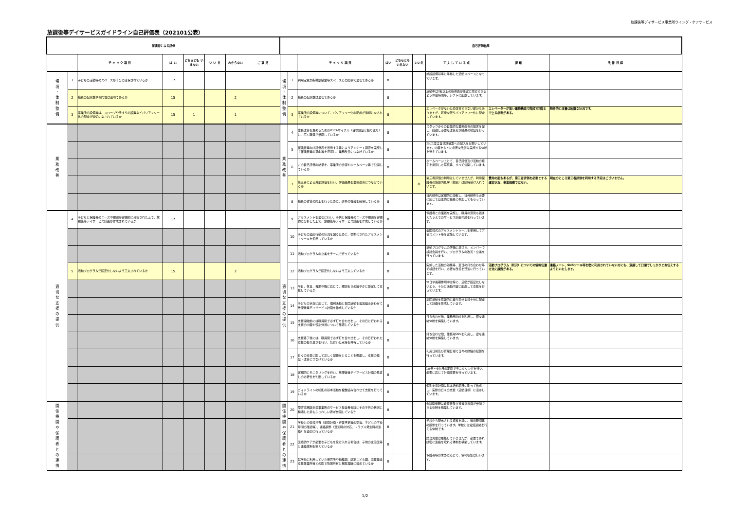放課後等デイサービス事業所ウイング・ケアサービス
放課後等デイサービスガイドライン自己評価表（202101公表）
| 保護者による評価 | | | | | | | | 自己評価結果 | | | | | | | | |
| --- | --- | --- | --- | --- | --- | --- | --- | --- | --- | --- | --- | --- | --- | --- | --- | --- |
| | | チ ェ ッ ク 項 目 | は い | どちらとも いえない | い い え | わからない | ご 意 見 | | | チ ェ ッ ク 項 目 | はい | どちらとも いえない | いいえ | 工 夫 し て い る 点 | 課 題 | 改 善 目 標 |
| 環 境 ・ 体 制 整 備 | 1 | 子どもの活動等のスペースが十分に確保されているか | 17 | | | | | 環 境 ・ 体 制 整 備 | 1 | 利用定員が指導訓練室等スペースとの関係で適切であるか | 8 | | | 施設設備基準に準拠した活動スペースとなっています。 | | |
| | 2 | 職員の配置数や専門性は適切であるか | 15 | | | 2 | | | 2 | 職員の配置数は適切であるか | 8 | | | 活動中は3名以上の指導員が確実に対応できるよう休憩時間等、シフトに配慮しています。 | | |
| | 3 | 事業所の設備等は、スロープや手すりの設置などバリアフリー化の配慮が適切になされているか | 15 | 1 | | 1 | | | 3 | 事業所の設備等について、バリアフリー化の配慮が適切になされているか | 8 | | | エレベータがないため改善できない部分もありますが、可能な限りバリアフリー化に配慮しています。 | エレベーターが無い建物構造で階段で2階まで上る必要がある。 | 物件的に改善は困難な状況です。 |
| 業 務 改 善 | | | | | | | | 業 務 改 善 | 4 | 業務改善を進めるためのPDCAサイクル（目標設定と振り返り）に、広く職員が参画しているか | 8 | | | スタッフからの自発的な業務改善の提言を促し、議論し必要な改善及び結果の検証を行っています。 | | |
| | | | | | | | | | 5 | 保護者等向け評価表を活用する等によりアンケート調査を実施して保護者等の意向等を把握し、業務改善につなげているか | 8 | | | 年に1度は自己評価票への記入をお願いしています。内容をもとに必要な改善は実施する体制を整えています。 | | |
| | | | | | | | | | 6 | この自己評価の結果を、事業所の会報やホームページ等で公開しているか | 8 | | | ホームページ上にて、自己評価及び活動の様子を撮影した写真等、すべて公開しています。 | | |
| | | | | | | | | | 7 | 第三者による外部評価を行い、評価結果を業務改善につなげているか | | | 8 | 第三者評価の利用はしていませんが、利用保護者の施設内見学（視察）は随時受け入れています。 | 費用の面もあるが、第三者評価を必要とする運営状況、事業規模ではない。 | 現在のところ第三者評価を利用する予定はございません。 |
| | | | | | | | | | 8 | 職員の資質の向上を行うために、研修の機会を確保しているか | 8 | | | 社内研修は定期的に開催し、社外研修も必要に応じて自主的に職員に参加してもらっています。 | | |
| 適 切 な 支 援 の 提 供 | 4 | 子どもと保護者のニーズや課題が客観的に分析された上で、放課後等デイサービス計画が作成されているか | 17 | | | | | 適 切 な 支 援 の 提 供 | 9 | アセスメントを適切に行い、子供と保護者のニーズや課題を客観的に分析した上で、放課後等デイサービス計画を作成しているか | 8 | | | 保護者との面談を実施し、職員の意見も踏まえたうえでのサービス計画作成を行っています。 | | |
| | | | | | | | | | 10 | 子どもの適応行動の状況を図るために、標準化されたアセスメントツールを使用しているか | 8 | | | 全国様式のアセスメントツールを使用してアセスメント等を実施しています。 | | |
| | | | | | | | | | 11 | 活動プログラムの立案をチームで行っているか | 8 | | | 活動プログラムの評価に基づき、メンバーで検討会議を行い、プログラムの改善・立案を行っています。 | | |
| | 5 | 活動プログラムが固定化しないよう工夫されているか | 15 | | | 2 | | | 12 | 活動プログラムが固定化しないよう工夫しているか | 8 | | | 実施した活動の効果等、翌日の打ち合わせ等で検証を行い、必要な改善を迅速に行っています。 | 活動プログラム（状況）についての情報伝達方法に課題がある。 | 連絡ノート、SNSツール等を密に利用されていない方にも、意識して口頭でしっかりとお伝えするようにいたします。 |
| | | | | | | | | | 13 | 平日、休日、長期休暇に応じて、課題をきめ細やかに設定して支援しているか | 8 | | | 休日や長期休暇中は特に、活動が固定化しないよう、十分に活動内容に配慮して支援を行っています。 | | |
| | | | | | | | | | 14 | 子どもの状況に応じて、個別活動と集団活動を適宜組み合わせて放課後等デイサービス計画を作成しているか | 8 | | | 集団活動を意識的に織り交ぜる様十分に配慮して計画を作成しています。 | | |
| | | | | | | | | | 15 | 支援開始前には職員間で必ず打ち合わせをし、その日に行われる支援の内容や役割分担について確認しているか | 8 | | | 打ち合わせ他、業務用SNSを利用し、密な連絡体制を構築しています。 | | |
| | | | | | | | | | 16 | 支援終了後には、職員間で必ず打ち合わせをし、その日行われた支援の振り返りを行い、気付いた点等を共有しているか | 8 | | | 打ち合わせ他、業務用SNSを利用し、密な連絡体制を構築しています。 | | |
| | | | | | | | | | 17 | 日々の支援に関して正しく記録をとることを徹底し、支援の検証・改善につなげているか | 8 | | | 利用日報及び管理日報で日々の詳細の記録を行っています。 | | |
| | | | | | | | | | 18 | 定期的にモニタリングを行い、放課後等デイサービス計画の見直しの必要性を判断しているか | 8 | | | 1か月～6か月の期間でモニタリングを行い、必要に応じて計画変更を行っています。 | | |
| | | | | | | | | | 19 | ガイドラインの総則の基本活動を複数組み合わせて支援を行っているか | 8 | | | 個別支援計画は基本活動項目に則って作成し、実際の日々の支援（活動目標）に活かしています。 | | |
| 関 係 機 関 や 保 護 者 と の 連 携 | | | | | | | | 関 係 機 関 や 保 護 者 と の 連 携 | 20 | 障害児相談支援事業所のサービス担当者会議にその子供の状況に精通した最もふさわしい者が参画しているか | 8 | | | 会議開催時は責任者及び担当指導員が参加できる体制を構築しています。 | | |
| | | | | | | | | | 21 | 学校との情報共有（年間計画・行事予定等の交換、子どもの下校時間の確認等）、連絡調整（送迎時の対応、トラブル発生時の連絡）を適切に行っているか | 8 | | | 学校から配布される資料を基に、送迎時間等の調整を行っています。学校とは電話連絡を行える体制です。 | | |
| | | | | | | | | | 22 | 医療的ケアが必要な子どもを受け入れる場合は、子供の主治医等と連絡体制を整えているか | 8 | | | 該当児童は在籍していませんが、必要であれば密に連絡を取れる体制を構築しています。 | | |
| | | | | | | | | | 23 | 就学前に利用していた保育所や幼稚園、認定こども園、児童発達支援事業所等との間で情報共有と相互理解に努めているか | 8 | | | 保護者等の求めに応じて、情報収集は行います。 | | |
1/2